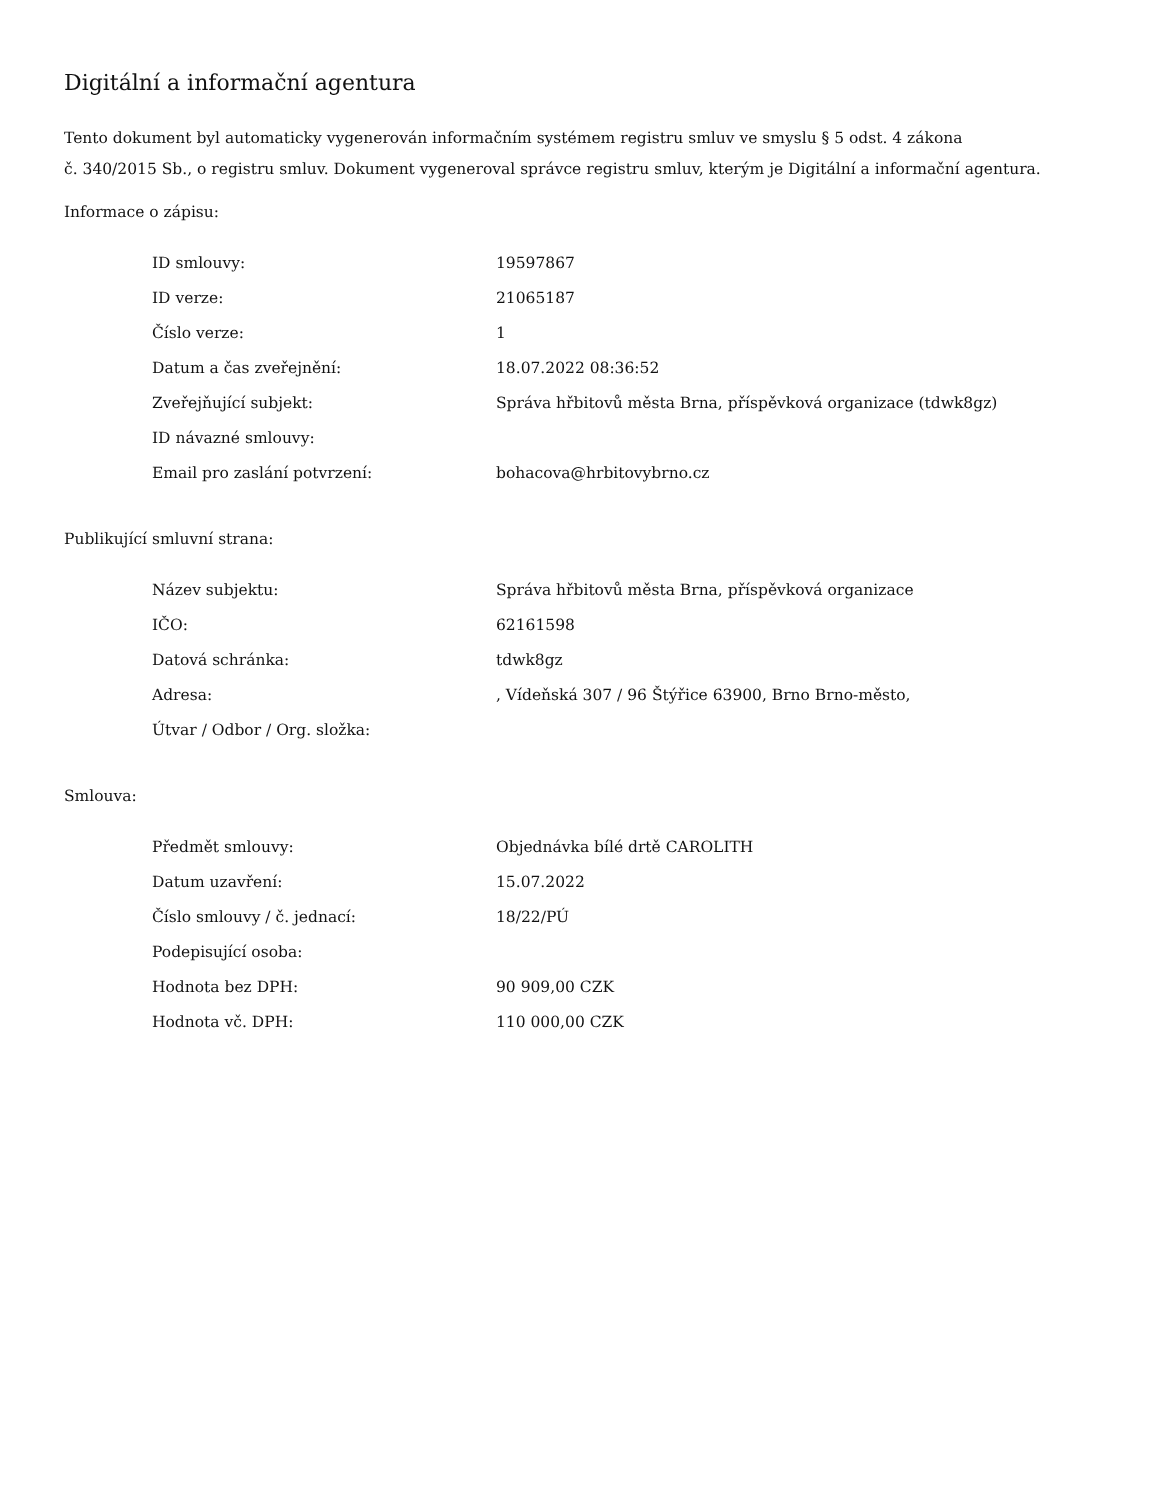Digitální a informační agentura
Tento dokument byl automaticky vygenerován informačním systémem registru smluv ve smyslu § 5 odst. 4 zákona
č. 340/2015 Sb., o registru smluv. Dokument vygeneroval správce registru smluv, kterým je Digitální a informační agentura.
Informace o zápisu:
| ID smlouvy: | 19597867 |
| ID verze: | 21065187 |
| Číslo verze: | 1 |
| Datum a čas zveřejnění: | 18.07.2022 08:36:52 |
| Zveřejňující subjekt: | Správa hřbitovů města Brna, příspěvková organizace (tdwk8gz) |
| ID návazné smlouvy: | |
| Email pro zaslání potvrzení: | bohacova@hrbitovybrno.cz |
Publikující smluvní strana:
| Název subjektu: | Správa hřbitovů města Brna, příspěvková organizace |
| IČO: | 62161598 |
| Datová schránka: | tdwk8gz |
| Adresa: | , Vídeňská 307 / 96 Štýřice 63900, Brno Brno-město, |
| Útvar / Odbor / Org. složka: | |
Smlouva:
| Předmět smlouvy: | Objednávka bílé drtě CAROLITH |
| Datum uzavření: | 15.07.2022 |
| Číslo smlouvy / č. jednací: | 18/22/PÚ |
| Podepisující osoba: | |
| Hodnota bez DPH: | 90 909,00 CZK |
| Hodnota vč. DPH: | 110 000,00 CZK |